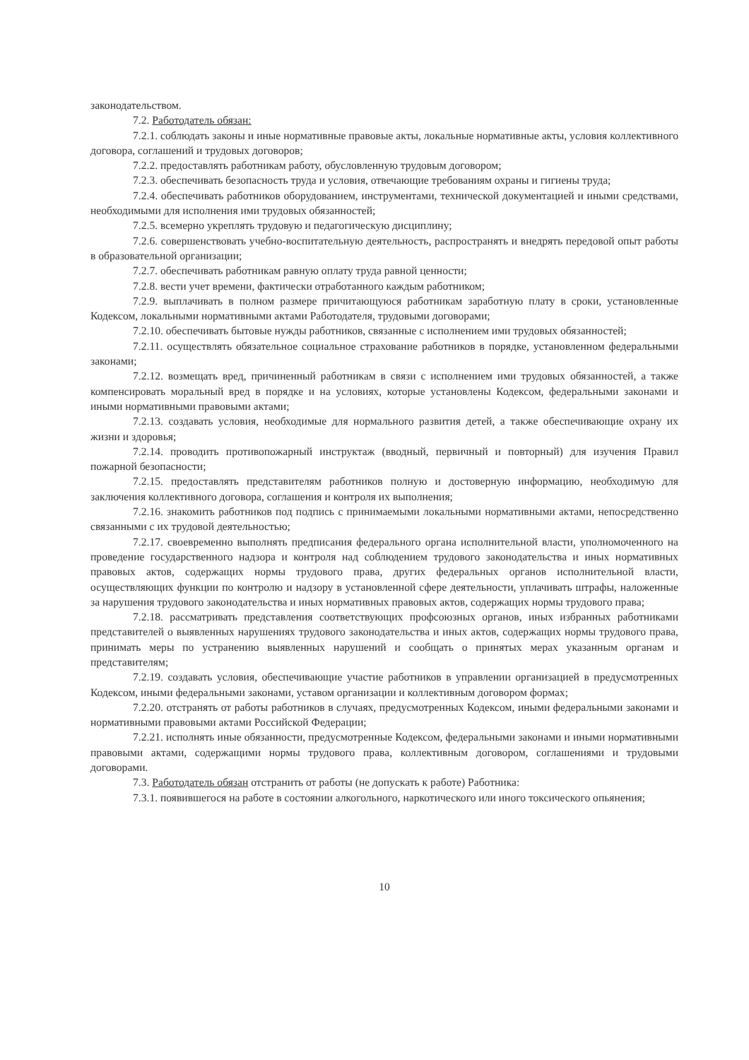законодательством.
7.2. Работодатель обязан:
7.2.1. соблюдать законы и иные нормативные правовые акты, локальные нормативные акты, условия коллективного договора, соглашений и трудовых договоров;
7.2.2. предоставлять работникам работу, обусловленную трудовым договором;
7.2.3. обеспечивать безопасность труда и условия, отвечающие требованиям охраны и гигиены труда;
7.2.4. обеспечивать работников оборудованием, инструментами, технической документацией и иными средствами, необходимыми для исполнения ими трудовых обязанностей;
7.2.5. всемерно укреплять трудовую и педагогическую дисциплину;
7.2.6. совершенствовать учебно-воспитательную деятельность, распространять и внедрять передовой опыт работы в образовательной организации;
7.2.7. обеспечивать работникам равную оплату труда равной ценности;
7.2.8. вести учет времени, фактически отработанного каждым работником;
7.2.9. выплачивать в полном размере причитающуюся работникам заработную плату в сроки, установленные Кодексом, локальными нормативными актами Работодателя, трудовыми договорами;
7.2.10. обеспечивать бытовые нужды работников, связанные с исполнением ими трудовых обязанностей;
7.2.11. осуществлять обязательное социальное страхование работников в порядке, установленном федеральными законами;
7.2.12. возмещать вред, причиненный работникам в связи с исполнением ими трудовых обязанностей, а также компенсировать моральный вред в порядке и на условиях, которые установлены Кодексом, федеральными законами и иными нормативными правовыми актами;
7.2.13. создавать условия, необходимые для нормального развития детей, а также обеспечивающие охрану их жизни и здоровья;
7.2.14. проводить противопожарный инструктаж (вводный, первичный и повторный) для изучения Правил пожарной безопасности;
7.2.15. предоставлять представителям работников полную и достоверную информацию, необходимую для заключения коллективного договора, соглашения и контроля их выполнения;
7.2.16. знакомить работников под подпись с принимаемыми локальными нормативными актами, непосредственно связанными с их трудовой деятельностью;
7.2.17. своевременно выполнять предписания федерального органа исполнительной власти, уполномоченного на проведение государственного надзора и контроля над соблюдением трудового законодательства и иных нормативных правовых актов, содержащих нормы трудового права, других федеральных органов исполнительной власти, осуществляющих функции по контролю и надзору в установленной сфере деятельности, уплачивать штрафы, наложенные за нарушения трудового законодательства и иных нормативных правовых актов, содержащих нормы трудового права;
7.2.18. рассматривать представления соответствующих профсоюзных органов, иных избранных работниками представителей о выявленных нарушениях трудового законодательства и иных актов, содержащих нормы трудового права, принимать меры по устранению выявленных нарушений и сообщать о принятых мерах указанным органам и представителям;
7.2.19. создавать условия, обеспечивающие участие работников в управлении организацией в предусмотренных Кодексом, иными федеральными законами, уставом организации и коллективным договором формах;
7.2.20. отстранять от работы работников в случаях, предусмотренных Кодексом, иными федеральными законами и нормативными правовыми актами Российской Федерации;
7.2.21. исполнять иные обязанности, предусмотренные Кодексом, федеральными законами и иными нормативными правовыми актами, содержащими нормы трудового права, коллективным договором, соглашениями и трудовыми договорами.
7.3. Работодатель обязан отстранить от работы (не допускать к работе) Работника:
7.3.1. появившегося на работе в состоянии алкогольного, наркотического или иного токсического опьянения;
10